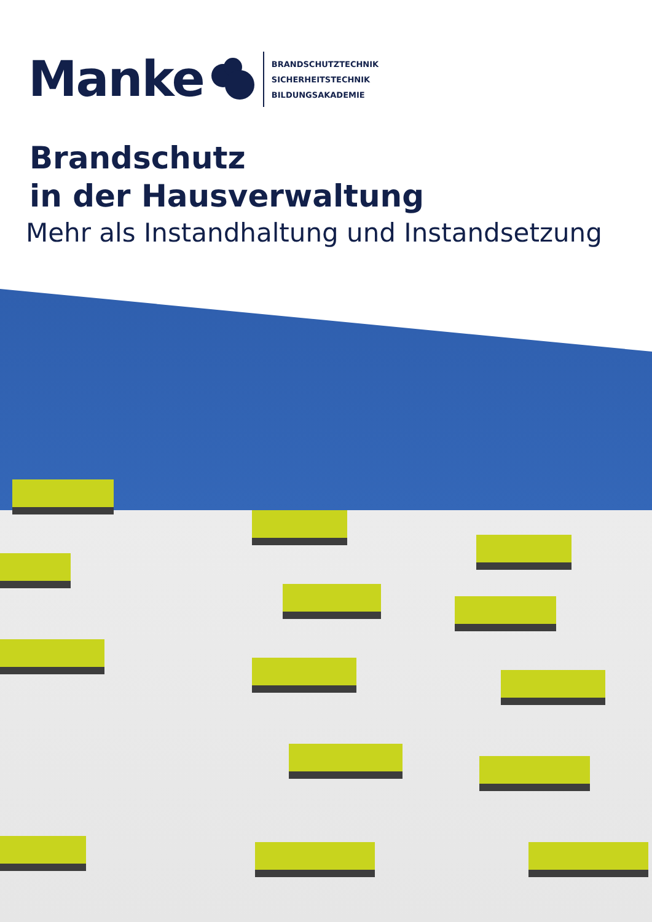Manke
BRANDSCHUTZTECHNIK
SICHERHEITSTECHNIK
BILDUNGSAKADEMIE
Brandschutz
in der Hausverwaltung
Mehr als Instandhaltung und Instandsetzung